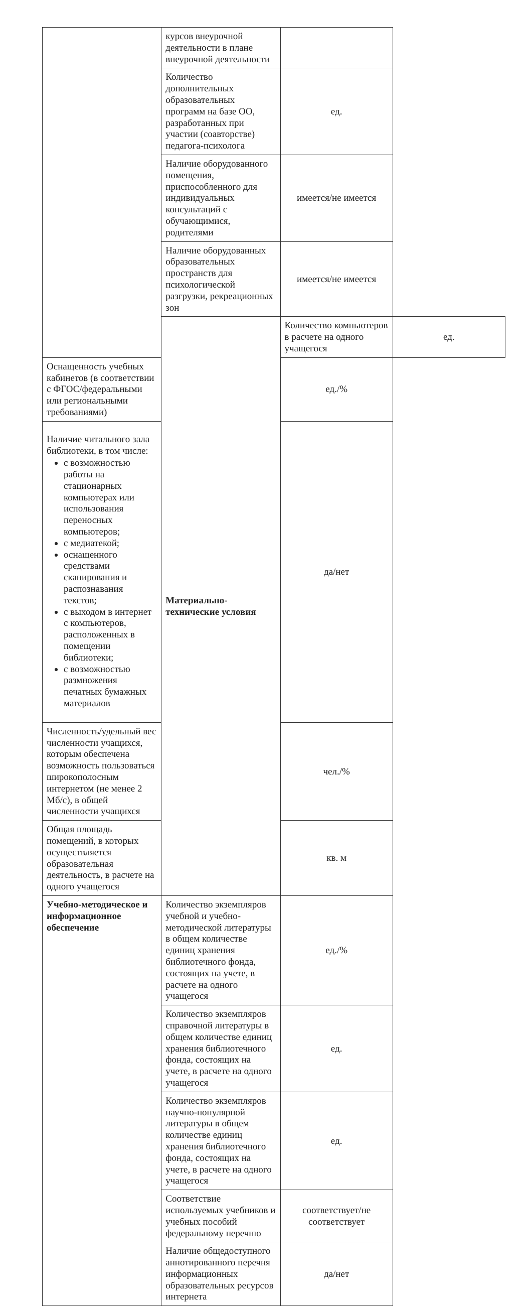| | курсов внеурочной деятельности в плане внеурочной деятельности | | |
| | Количество дополнительных образовательных программ на базе ОО, разработанных при участии (соавторстве) педагога-психолога | ед. | |
| | Наличие оборудованного помещения, приспособленного для индивидуальных консультаций с обучающимися, родителями | имеется/не имеется | |
| | Наличие оборудованных образовательных пространств для психологической разгрузки, рекреационных зон | имеется/не имеется | |
| | Материально-технические условия | Количество компьютеров в расчете на одного учащегося | ед. |
| Оснащенность учебных кабинетов (в соответствии с ФГОС/федеральными или региональными требованиями) | | ед./% | |
| Наличие читального зала библиотеки, в том числе: с возможностью работы на стационарных компьютерах или использования переносных компьютеров; с медиатекой; оснащенного средствами сканирования и распознавания текстов; с выходом в интернет с компьютеров, расположенных в помещении библиотеки; с возможностью размножения печатных бумажных материалов | | да/нет | |
| Численность/удельный вес численности учащихся, которым обеспечена возможность пользоваться широкополосным интернетом (не менее 2 Мб/с), в общей численности учащихся | | чел./% | |
| Общая площадь помещений, в которых осуществляется образовательная деятельность, в расчете на одного учащегося | | кв. м | |
| Учебно-методическое и информационное обеспечение | Количество экземпляров учебной и учебно-методической литературы в общем количестве единиц хранения библиотечного фонда, состоящих на учете, в расчете на одного учащегося | ед./% | |
| | Количество экземпляров справочной литературы в общем количестве единиц хранения библиотечного фонда, состоящих на учете, в расчете на одного учащегося | ед. | |
| | Количество экземпляров научно-популярной литературы в общем количестве единиц хранения библиотечного фонда, состоящих на учете, в расчете на одного учащегося | ед. | |
| | Соответствие используемых учебников и учебных пособий федеральному перечню | соответствует/не соответствует | |
| | Наличие общедоступного аннотированного перечня информационных образовательных ресурсов интернета | да/нет | |